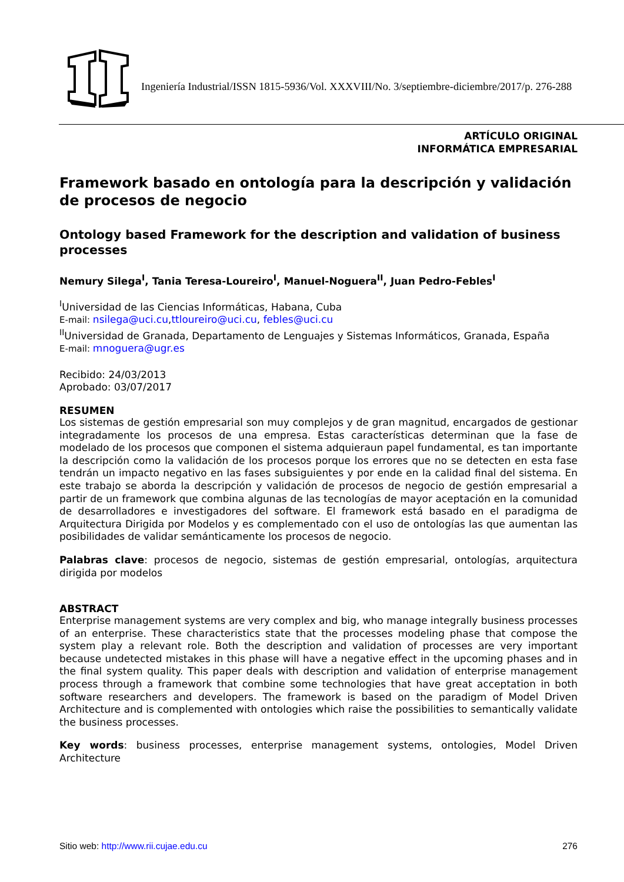Ingeniería Industrial/ISSN 1815-5936/Vol. XXXVIII/No. 3/septiembre-diciembre/2017/p. 276-288
ARTÍCULO ORIGINAL
INFORMÁTICA EMPRESARIAL
Framework basado en ontología para la descripción y validación de procesos de negocio
Ontology based Framework for the description and validation of business processes
Nemury Silega<sup>I</sup>, Tania Teresa-Loureiro<sup>I</sup>, Manuel-Noguera<sup>II</sup>, Juan Pedro-Febles<sup>I</sup>
<sup>I</sup>Universidad de las Ciencias Informáticas, Habana, Cuba
E-mail: nsilega@uci.cu,ttloureiro@uci.cu, febles@uci.cu
<sup>II</sup>Universidad de Granada, Departamento de Lenguajes y Sistemas Informáticos, Granada, España
E-mail: mnoguera@ugr.es
Recibido: 24/03/2013
Aprobado: 03/07/2017
RESUMEN
Los sistemas de gestión empresarial son muy complejos y de gran magnitud, encargados de gestionar integradamente los procesos de una empresa. Estas características determinan que la fase de modelado de los procesos que componen el sistema adquieraun papel fundamental, es tan importante la descripción como la validación de los procesos porque los errores que no se detecten en esta fase tendrán un impacto negativo en las fases subsiguientes y por ende en la calidad final del sistema. En este trabajo se aborda la descripción y validación de procesos de negocio de gestión empresarial a partir de un framework que combina algunas de las tecnologías de mayor aceptación en la comunidad de desarrolladores e investigadores del software. El framework está basado en el paradigma de Arquitectura Dirigida por Modelos y es complementado con el uso de ontologías las que aumentan las posibilidades de validar semánticamente los procesos de negocio.
Palabras clave: procesos de negocio, sistemas de gestión empresarial, ontologías, arquitectura dirigida por modelos
ABSTRACT
Enterprise management systems are very complex and big, who manage integrally business processes of an enterprise. These characteristics state that the processes modeling phase that compose the system play a relevant role. Both the description and validation of processes are very important because undetected mistakes in this phase will have a negative effect in the upcoming phases and in the final system quality. This paper deals with description and validation of enterprise management process through a framework that combine some technologies that have great acceptation in both software researchers and developers. The framework is based on the paradigm of Model Driven Architecture and is complemented with ontologies which raise the possibilities to semantically validate the business processes.
Key words: business processes, enterprise management systems, ontologies, Model Driven Architecture
Sitio web: http://www.rii.cujae.edu.cu 276